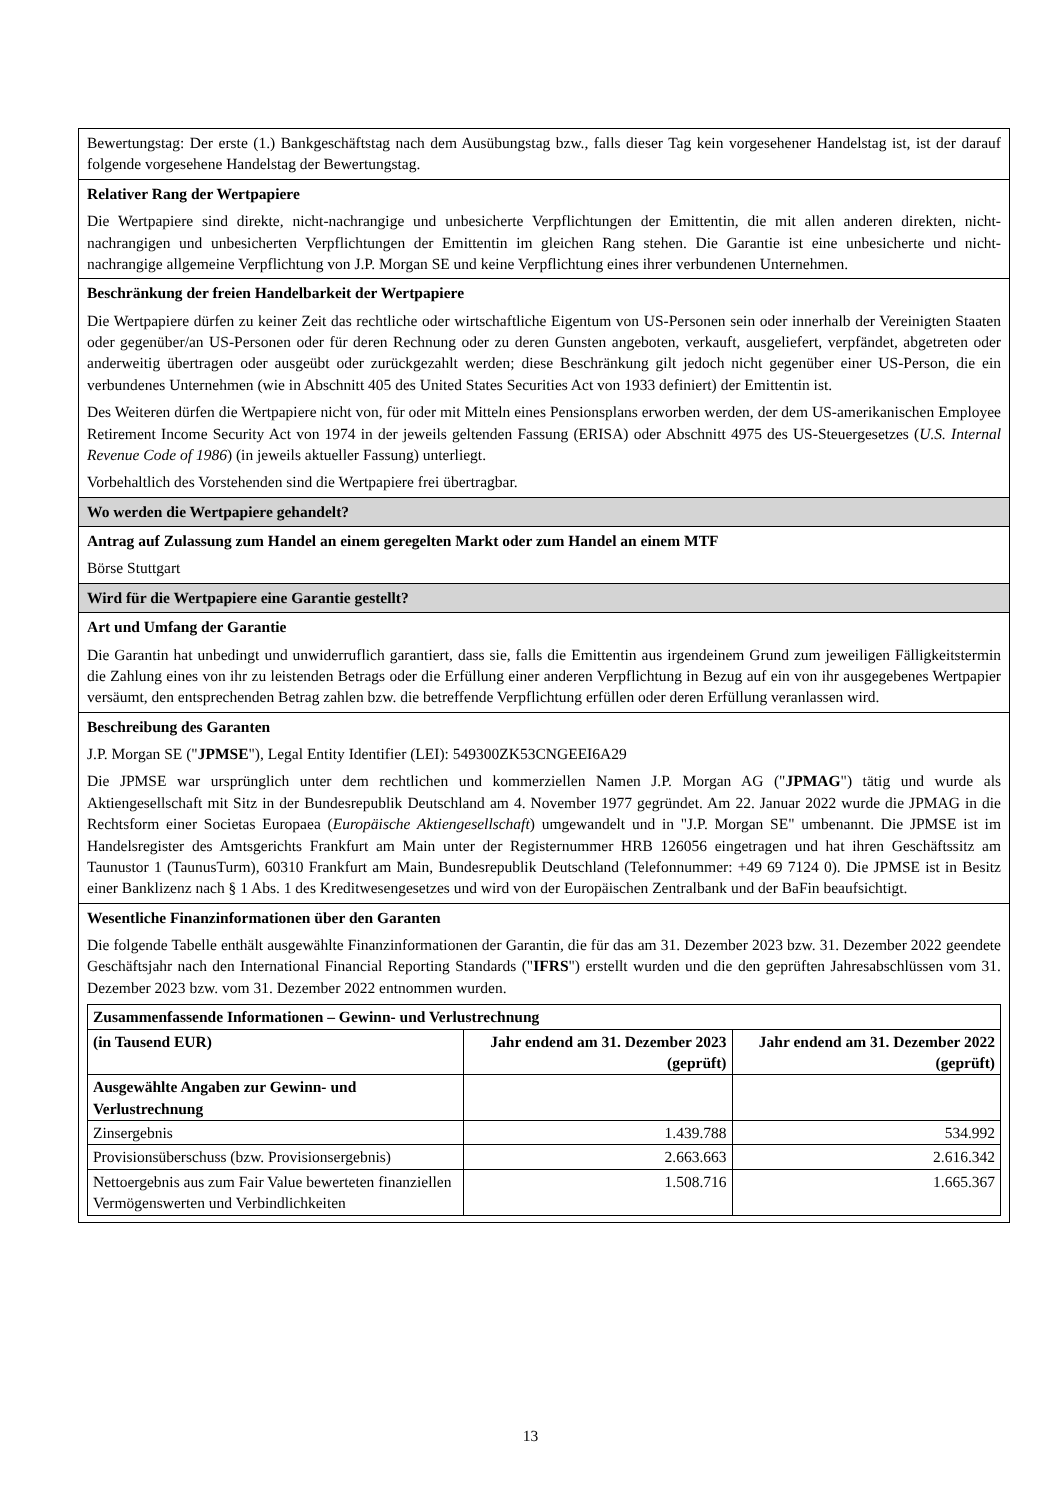| Bewertungstag: Der erste (1.) Bankgeschäftstag nach dem Ausübungstag bzw., falls dieser Tag kein vorgesehener Handelstag ist, ist der darauf folgende vorgesehene Handelstag der Bewertungstag. |
| Relativer Rang der Wertpapiere Die Wertpapiere sind direkte, nicht-nachrangige und unbesicherte Verpflichtungen der Emittentin, die mit allen anderen direkten, nicht-nachrangigen und unbesicherten Verpflichtungen der Emittentin im gleichen Rang stehen. Die Garantie ist eine unbesicherte und nicht-nachrangige allgemeine Verpflichtung von J.P. Morgan SE und keine Verpflichtung eines ihrer verbundenen Unternehmen. |
| Beschränkung der freien Handelbarkeit der Wertpapiere Die Wertpapiere dürfen zu keiner Zeit das rechtliche oder wirtschaftliche Eigentum von US-Personen sein oder innerhalb der Vereinigten Staaten oder gegenüber/an US-Personen oder für deren Rechnung oder zu deren Gunsten angeboten, verkauft, ausgeliefert, verpfändet, abgetreten oder anderweitig übertragen oder ausgeübt oder zurückgezahlt werden; diese Beschränkung gilt jedoch nicht gegenüber einer US-Person, die ein verbundenes Unternehmen (wie in Abschnitt 405 des United States Securities Act von 1933 definiert) der Emittentin ist. Des Weiteren dürfen die Wertpapiere nicht von, für oder mit Mitteln eines Pensionsplans erworben werden, der dem US-amerikanischen Employee Retirement Income Security Act von 1974 in der jeweils geltenden Fassung (ERISA) oder Abschnitt 4975 des US-Steuergesetzes ( U.S. Internal Revenue Code of 1986 ) (in jeweils aktueller Fassung) unterliegt. Vorbehaltlich des Vorstehenden sind die Wertpapiere frei übertragbar. |
| Wo werden die Wertpapiere gehandelt? |
| Antrag auf Zulassung zum Handel an einem geregelten Markt oder zum Handel an einem MTF Börse Stuttgart |
| Wird für die Wertpapiere eine Garantie gestellt? |
| Art und Umfang der Garantie Die Garantin hat unbedingt und unwiderruflich garantiert, dass sie, falls die Emittentin aus irgendeinem Grund zum jeweiligen Fälligkeitstermin die Zahlung eines von ihr zu leistenden Betrags oder die Erfüllung einer anderen Verpflichtung in Bezug auf ein von ihr ausgegebenes Wertpapier versäumt, den entsprechenden Betrag zahlen bzw. die betreffende Verpflichtung erfüllen oder deren Erfüllung veranlassen wird. |
| Beschreibung des Garanten J.P. Morgan SE (" JPMSE "), Legal Entity Identifier (LEI): 549300ZK53CNGEEI6A29 Die JPMSE war ursprünglich unter dem rechtlichen und kommerziellen Namen J.P. Morgan AG (" JPMAG ") tätig und wurde als Aktiengesellschaft mit Sitz in der Bundesrepublik Deutschland am 4. November 1977 gegründet. Am 22. Januar 2022 wurde die JPMAG in die Rechtsform einer Societas Europaea ( Europäische Aktiengesellschaft ) umgewandelt und in "J.P. Morgan SE" umbenannt. Die JPMSE ist im Handelsregister des Amtsgerichts Frankfurt am Main unter der Registernummer HRB 126056 eingetragen und hat ihren Geschäftssitz am Taunustor 1 (TaunusTurm), 60310 Frankfurt am Main, Bundesrepublik Deutschland (Telefonnummer: +49 69 7124 0). Die JPMSE ist in Besitz einer Banklizenz nach § 1 Abs. 1 des Kreditwesengesetzes und wird von der Europäischen Zentralbank und der BaFin beaufsichtigt. |
| Wesentliche Finanzinformationen über den Garanten Die folgende Tabelle enthält ausgewählte Finanzinformationen der Garantin, die für das am 31. Dezember 2023 bzw. 31. Dezember 2022 geendete Geschäftsjahr nach den International Financial Reporting Standards (" IFRS ") erstellt wurden und die den geprüften Jahresabschlüssen vom 31. Dezember 2023 bzw. vom 31. Dezember 2022 entnommen wurden. / Zusammenfassende Informationen – Gewinn- und Verlustrechnung / / / / --- / --- / --- / / (in Tausend EUR) / Jahr endend am 31. Dezember 2023 (geprüft) / Jahr endend am 31. Dezember 2022 (geprüft) / / Ausgewählte Angaben zur Gewinn- und Verlustrechnung / / / / Zinsergebnis / 1.439.788 / 534.992 / / Provisionsüberschuss (bzw. Provisionsergebnis) / 2.663.663 / 2.616.342 / / Nettoergebnis aus zum Fair Value bewerteten finanziellen Vermögenswerten und Verbindlichkeiten / 1.508.716 / 1.665.367 / |
13